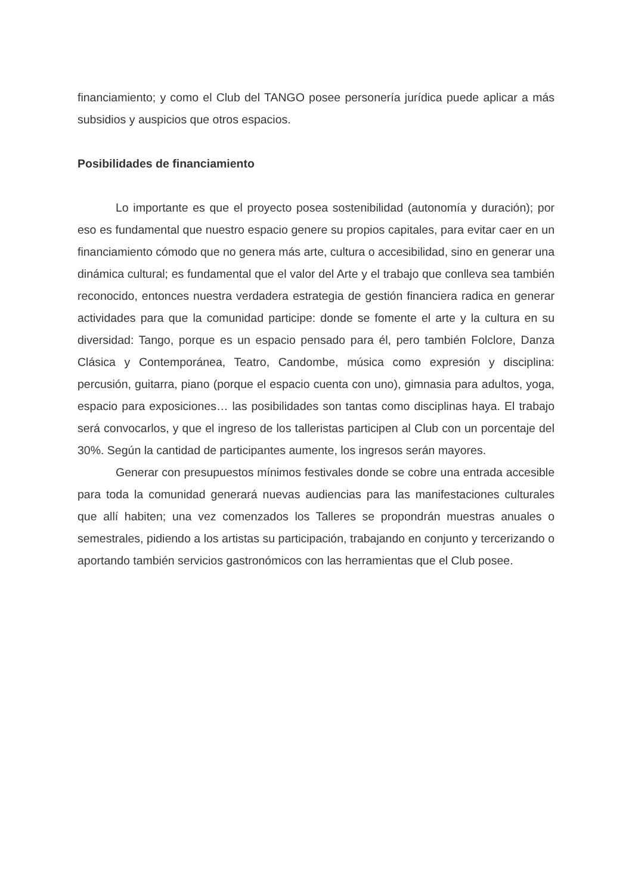financiamiento; y como el Club del TANGO posee personería jurídica puede aplicar a más subsidios y auspicios que otros espacios.
Posibilidades de financiamiento
Lo importante es que el proyecto posea sostenibilidad (autonomía y duración); por eso es fundamental que nuestro espacio genere su propios capitales, para evitar caer en un financiamiento cómodo que no genera más arte, cultura o accesibilidad, sino en generar una dinámica cultural; es fundamental que el valor del Arte y el trabajo que conlleva sea también reconocido, entonces nuestra verdadera estrategia de gestión financiera radica en generar actividades para que la comunidad participe: donde se fomente el arte y la cultura en su diversidad: Tango, porque es un espacio pensado para él, pero también Folclore, Danza Clásica y Contemporánea, Teatro, Candombe, música como expresión y disciplina: percusión, guitarra, piano (porque el espacio cuenta con uno), gimnasia para adultos, yoga, espacio para exposiciones… las posibilidades son tantas como disciplinas haya. El trabajo será convocarlos, y que el ingreso de los talleristas participen al Club con un porcentaje del 30%. Según la cantidad de participantes aumente, los ingresos serán mayores.
Generar con presupuestos mínimos festivales donde se cobre una entrada accesible para toda la comunidad generará nuevas audiencias para las manifestaciones culturales que allí habiten; una vez comenzados los Talleres se propondrán muestras anuales o semestrales, pidiendo a los artistas su participación, trabajando en conjunto y tercerizando o aportando también servicios gastronómicos con las herramientas que el Club posee.